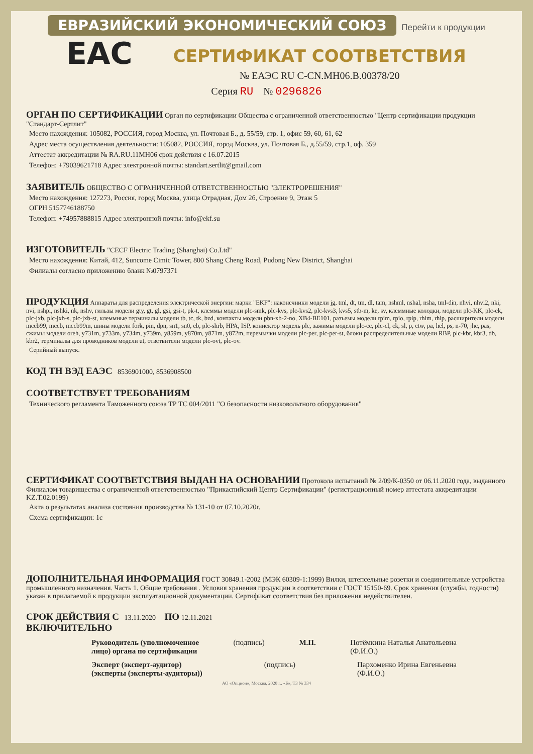ЕВРАЗИЙСКИЙ ЭКОНОМИЧЕСКИЙ СОЮЗ Перейти к продукции
EAC
СЕРТИФИКАТ СООТВЕТСТВИЯ
№ ЕАЭС RU C-CN.MH06.B.00378/20
Серия RU № 0296826
ОРГАН ПО СЕРТИФИКАЦИИ
Орган по сертификации Общества с ограниченной ответственностью "Центр сертификации продукции "Стандарт-Сертлит"
Место нахождения: 105082, РОССИЯ, город Москва, ул. Почтовая Б., д. 55/59, стр. 1, офис 59, 60, 61, 62
Адрес места осуществления деятельности: 105082, РОССИЯ, город Москва, ул. Почтовая Б., д.55/59, стр.1, оф. 359
Аттестат аккредитации № RA.RU.11MH06 срок действия с 16.07.2015
Телефон: +79039621718 Адрес электронной почты: standart.sertlit@gmail.com
ЗАЯВИТЕЛЬ
ОБЩЕСТВО С ОГРАНИЧЕННОЙ ОТВЕТСТВЕННОСТЬЮ "ЭЛЕКТРОРЕШЕНИЯ"
Место нахождения: 127273, Россия, город Москва, улица Отрадная, Дом 2б, Строение 9, Этаж 5
ОГРН 5157746188750
Телефон: +74957888815 Адрес электронной почты: info@ekf.su
ИЗГОТОВИТЕЛЬ
"CECF Electric Trading (Shanghai) Co.Ltd"
Место нахождения: Китай, 412, Suncome Cimic Tower, 800 Shang Cheng Road, Pudong New District, Shanghai
Филиалы согласно приложению бланк №0797371
ПРОДУКЦИЯ
Аппараты для распределения электрической энергии: марки "EKF": наконечники модели jg, tml, dt, tm, dl, tam, nshml, nshal, nsha, tml-din, nhvi, nhvi2, nki, nvi, nshpi, nshki, nk, nshv, гильзы модели gty, gt, gl, gsi, gsi-t, pk-t, клеммы модели plc-smk, plc-kvs, plc-kvs2, plc-kvs3, kvs5, stb-m, ke, sv, клеммные колодки, модели plc-KK, plc-ek, plc-jxb, plc-jxb-s, plc-jxb-st, клеммные терминалы модели tb, tc, tk, bzd, контакты модели pbn-xb-2-no, XB4-BE101, разъемы модели rpim, rpio, rpip, rhim, rhip, расширители модели mccb99, mccb, mccb99m, шины модели fork, pin, dpn, sn1, sn0, eb, plc-shrb, HPA, ISP, коннектор модель plc, зажимы модели plc-cc, plc-cl, ck, sl, p, ctw, pa, hel, ps, n-70, jhc, pas, сжимы модели oreh, y731m, y733m, y734m, y739m, y859m, y870m, y871m, y872m, перемычки модели plc-per, plc-per-st, блоки распределительные модели RBP, plc-kbr, kbr3, db, kbr2, терминалы для проводников модели ut, ответвители модели plc-ovt, plc-ov.
Серийный выпуск.
КОД ТН ВЭД ЕАЭС
8536901000, 8536908500
СООТВЕТСТВУЕТ ТРЕБОВАНИЯМ
Технического регламента Таможенного союза ТР ТС 004/2011 "О безопасности низковольтного оборудования"
СЕРТИФИКАТ СООТВЕТСТВИЯ ВЫДАН НА ОСНОВАНИИ
Протокола испытаний № 2/09/К-0350 от 06.11.2020 года, выданного Филиалом товарищества с ограниченной ответственностью "Прикаспийский Центр Сертификации" (регистрационный номер аттестата аккредитации KZ.T.02.0199)
Акта о результатах анализа состояния производства № 131-10 от 07.10.2020г.
Схема сертификации: 1с
ДОПОЛНИТЕЛЬНАЯ ИНФОРМАЦИЯ
ГОСТ 30849.1-2002 (МЭК 60309-1:1999) Вилки, штепсельные розетки и соединительные устройства промышленного назначения. Часть 1. Общие требования . Условия хранения продукции в соответствии с ГОСТ 15150-69. Срок хранения (службы, годности) указан в прилагаемой к продукции эксплуатационной документации. Сертификат соответствия без приложения недействителен.
СРОК ДЕЙСТВИЯ С
13.11.2020
ПО
12.11.2021
ВКЛЮЧИТЕЛЬНО
Руководитель (уполномоченное
лицо) органа по сертификации (подпись) М.П. Потёмкина Наталья Анатольевна
(Ф.И.О.)
Эксперт (эксперт-аудитор)
(эксперты (эксперты-аудиторы)) (подпись) Пархоменко Ирина Евгеньевна
(Ф.И.О.)
АО «Опцион», Москва, 2020 г., «Б», ТЗ № 334